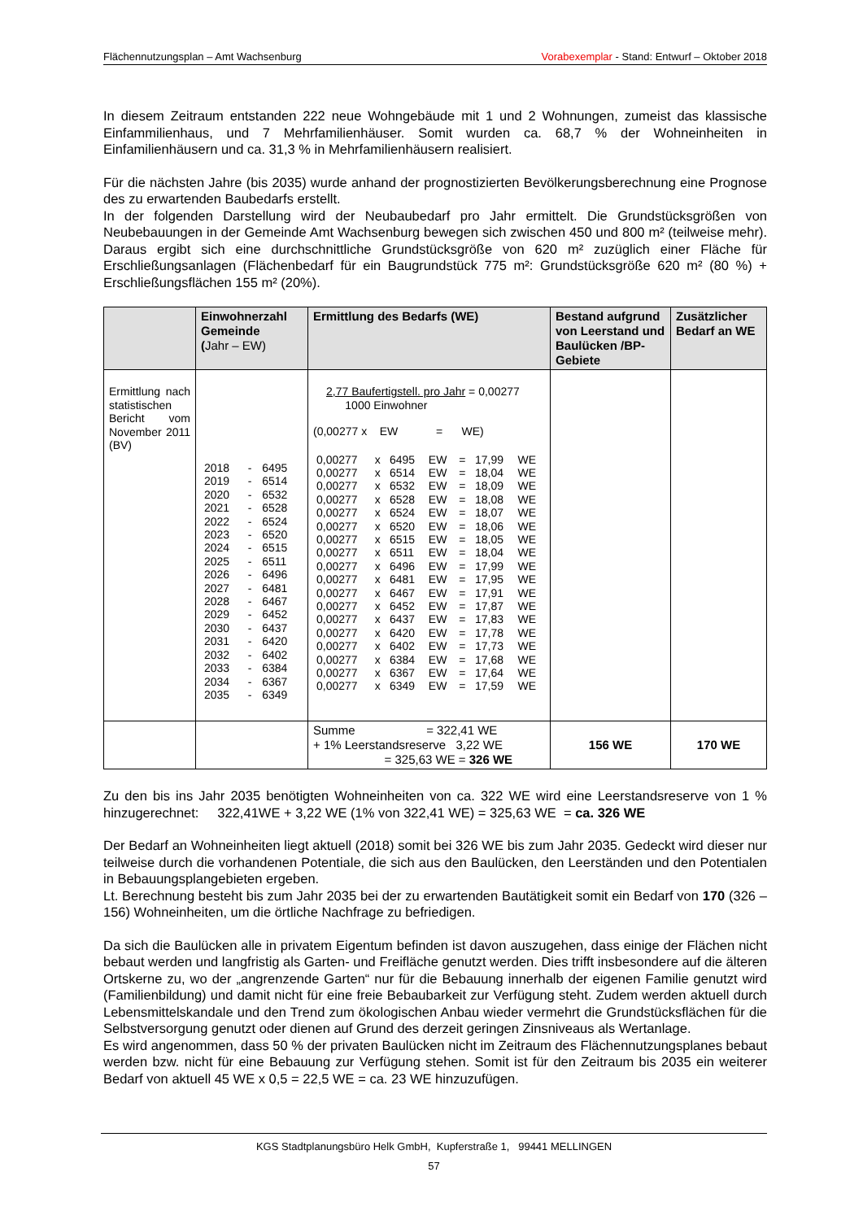Flächennutzungsplan – Amt Wachsenburg Vorabexemplar - Stand: Entwurf – Oktober 2018
In diesem Zeitraum entstanden 222 neue Wohngebäude mit 1 und 2 Wohnungen, zumeist das klassische Einfammilienhaus, und 7 Mehrfamilienhäuser. Somit wurden ca. 68,7 % der Wohneinheiten in Einfamilienhäusern und ca. 31,3 % in Mehrfamilienhäusern realisiert.
Für die nächsten Jahre (bis 2035) wurde anhand der prognostizierten Bevölkerungsberechnung eine Prognose des zu erwartenden Baubedarfs erstellt.
In der folgenden Darstellung wird der Neubaubedarf pro Jahr ermittelt. Die Grundstücksgrößen von Neubebauungen in der Gemeinde Amt Wachsenburg bewegen sich zwischen 450 und 800 m² (teilweise mehr). Daraus ergibt sich eine durchschnittliche Grundstücksgröße von 620 m² zuzüglich einer Fläche für Erschließungsanlagen (Flächenbedarf für ein Baugrundstück 775 m²: Grundstücksgröße 620 m² (80 %) + Erschließungsflächen 155 m² (20%).
| | Einwohnerzahl Gemeinde ( Jahr – EW) | Ermittlung des Bedarfs (WE) | Bestand aufgrund von Leerstand und Baulücken /BP-Gebiete | Zusätzlicher Bedarf an WE |
| --- | --- | --- | --- | --- |
| Ermittlung nach statistischen Bericht vom November 2011 (BV) | / 2018 / - / 6495 / / 2019 / - / 6514 / / 2020 / - / 6532 / / 2021 / - / 6528 / / 2022 / - / 6524 / / 2023 / - / 6520 / / 2024 / - / 6515 / / 2025 / - / 6511 / / 2026 / - / 6496 / / 2027 / - / 6481 / / 2028 / - / 6467 / / 2029 / - / 6452 / / 2030 / - / 6437 / / 2031 / - / 6420 / / 2032 / - / 6402 / / 2033 / - / 6384 / / 2034 / - / 6367 / / 2035 / - / 6349 / | 2,77 Baufertigstell. pro Jahr = 0,00277 1000 Einwohner (0,00277 x EW = WE) / 0,00277 / x / 6495 / EW / = / 17,99 / WE / / 0,00277 / x / 6514 / EW / = / 18,04 / WE / / 0,00277 / x / 6532 / EW / = / 18,09 / WE / / 0,00277 / x / 6528 / EW / = / 18,08 / WE / / 0,00277 / x / 6524 / EW / = / 18,07 / WE / / 0,00277 / x / 6520 / EW / = / 18,06 / WE / / 0,00277 / x / 6515 / EW / = / 18,05 / WE / / 0,00277 / x / 6511 / EW / = / 18,04 / WE / / 0,00277 / x / 6496 / EW / = / 17,99 / WE / / 0,00277 / x / 6481 / EW / = / 17,95 / WE / / 0,00277 / x / 6467 / EW / = / 17,91 / WE / / 0,00277 / x / 6452 / EW / = / 17,87 / WE / / 0,00277 / x / 6437 / EW / = / 17,83 / WE / / 0,00277 / x / 6420 / EW / = / 17,78 / WE / / 0,00277 / x / 6402 / EW / = / 17,73 / WE / / 0,00277 / x / 6384 / EW / = / 17,68 / WE / / 0,00277 / x / 6367 / EW / = / 17,64 / WE / / 0,00277 / x / 6349 / EW / = / 17,59 / WE / | | |
| | | Summe = 322,41 WE + 1% Leerstandsreserve 3,22 WE = 325,63 WE = 326 WE | 156 WE | 170 WE |
Zu den bis ins Jahr 2035 benötigten Wohneinheiten von ca. 322 WE wird eine Leerstandsreserve von 1 % hinzugerechnet: 322,41WE + 3,22 WE (1% von 322,41 WE) = 325,63 WE = ca. 326 WE
Der Bedarf an Wohneinheiten liegt aktuell (2018) somit bei 326 WE bis zum Jahr 2035. Gedeckt wird dieser nur teilweise durch die vorhandenen Potentiale, die sich aus den Baulücken, den Leerständen und den Potentialen in Bebauungsplangebieten ergeben.
Lt. Berechnung besteht bis zum Jahr 2035 bei der zu erwartenden Bautätigkeit somit ein Bedarf von 170 (326 – 156) Wohneinheiten, um die örtliche Nachfrage zu befriedigen.
Da sich die Baulücken alle in privatem Eigentum befinden ist davon auszugehen, dass einige der Flächen nicht bebaut werden und langfristig als Garten- und Freifläche genutzt werden. Dies trifft insbesondere auf die älteren Ortskerne zu, wo der „angrenzende Garten“ nur für die Bebauung innerhalb der eigenen Familie genutzt wird (Familienbildung) und damit nicht für eine freie Bebaubarkeit zur Verfügung steht. Zudem werden aktuell durch Lebensmittelskandale und den Trend zum ökologischen Anbau wieder vermehrt die Grundstücksflächen für die Selbstversorgung genutzt oder dienen auf Grund des derzeit geringen Zinsniveaus als Wertanlage.
Es wird angenommen, dass 50 % der privaten Baulücken nicht im Zeitraum des Flächennutzungsplanes bebaut werden bzw. nicht für eine Bebauung zur Verfügung stehen. Somit ist für den Zeitraum bis 2035 ein weiterer Bedarf von aktuell 45 WE x 0,5 = 22,5 WE = ca. 23 WE hinzuzufügen.
KGS Stadtplanungsbüro Helk GmbH, Kupferstraße 1, 99441 MELLINGEN
57